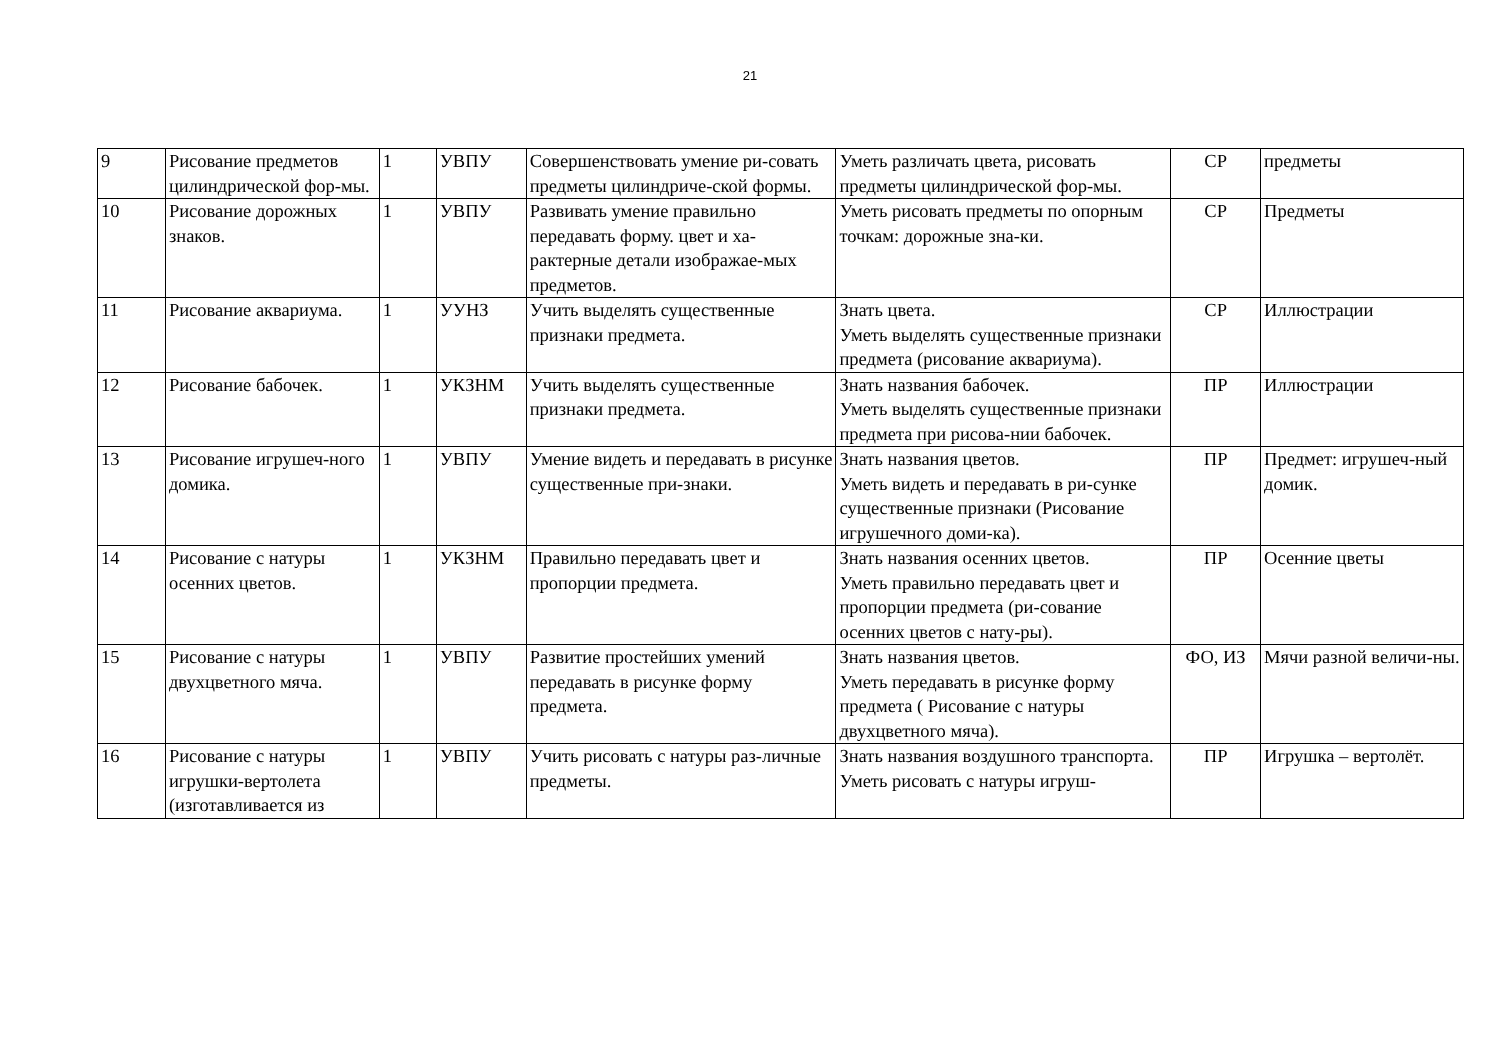21
| 9 | Рисование предметов цилиндрической фор-мы. | 1 | УВПУ | Совершенствовать умение ри-совать предметы цилиндриче-ской формы. | Уметь различать цвета, рисовать предметы цилиндрической фор-мы. | СР | предметы |
| 10 | Рисование дорожных знаков. | 1 | УВПУ | Развивать умение правильно передавать форму. цвет и ха-рактерные детали изображае-мых предметов. | Уметь рисовать предметы по опорным точкам: дорожные зна-ки. | СР | Предметы |
| 11 | Рисование аквариума. | 1 | УУНЗ | Учить выделять существенные признаки предмета. | Знать цвета. Уметь выделять существенные признаки предмета (рисование аквариума). | СР | Иллюстрации |
| 12 | Рисование бабочек. | 1 | УКЗНМ | Учить выделять существенные признаки предмета. | Знать названия бабочек. Уметь выделять существенные признаки предмета при рисова-нии бабочек. | ПР | Иллюстрации |
| 13 | Рисование игрушеч-ного домика. | 1 | УВПУ | Умение видеть и передавать в рисунке существенные при-знаки. | Знать названия цветов. Уметь видеть и передавать в ри-сунке существенные признаки (Рисование игрушечного доми-ка). | ПР | Предмет: игрушеч-ный домик. |
| 14 | Рисование с натуры осенних цветов. | 1 | УКЗНМ | Правильно передавать цвет и пропорции предмета. | Знать названия осенних цветов. Уметь правильно передавать цвет и пропорции предмета (ри-сование осенних цветов с нату-ры). | ПР | Осенние цветы |
| 15 | Рисование с натуры двухцветного мяча. | 1 | УВПУ | Развитие простейших умений передавать в рисунке форму предмета. | Знать названия цветов. Уметь передавать в рисунке форму предмета ( Рисование с натуры двухцветного мяча). | ФО, ИЗ | Мячи разной величи-ны. |
| 16 | Рисование с натуры игрушки-вертолета (изготавливается из | 1 | УВПУ | Учить рисовать с натуры раз-личные предметы. | Знать названия воздушного транспорта. Уметь рисовать с натуры игруш- | ПР | Игрушка – вертолёт. |